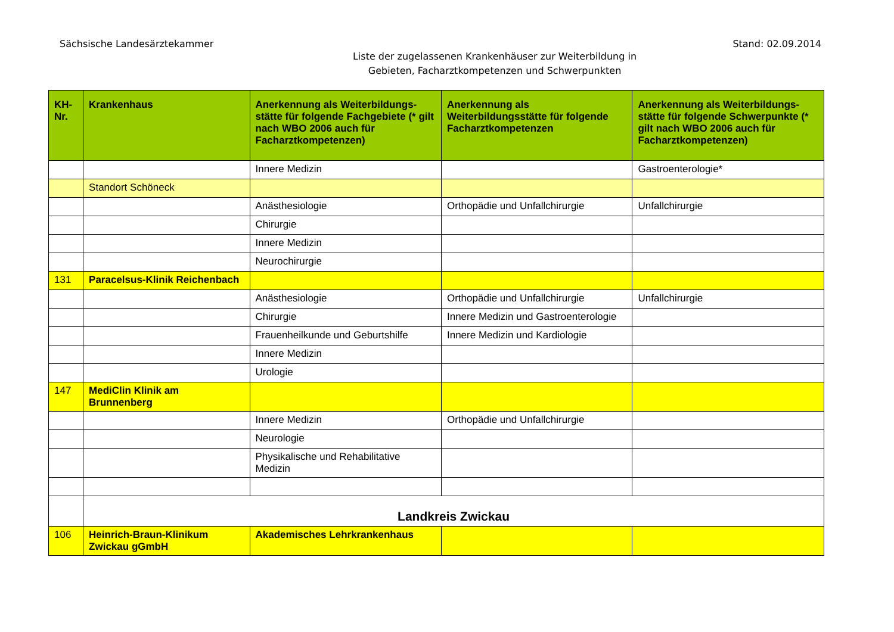Sächsische Landesärztekammer Stand: 02.09.2014
Liste der zugelassenen Krankenhäuser zur Weiterbildung in
Gebieten, Facharztkompetenzen und Schwerpunkten
| KH-Nr. | Krankenhaus | Anerkennung als Weiterbildungs-stätte für folgende Fachgebiete (* gilt nach WBO 2006 auch für Facharztkompetenzen) | Anerkennung als Weiterbildungsstätte für folgende Facharztkompetenzen | Anerkennung als Weiterbildungs-stätte für folgende Schwerpunkte (* gilt nach WBO 2006 auch für Facharztkompetenzen) |
| --- | --- | --- | --- | --- |
| | | Innere Medizin | | Gastroenterologie* |
| | Standort Schöneck | | | |
| | | Anästhesiologie | Orthopädie und Unfallchirurgie | Unfallchirurgie |
| | | Chirurgie | | |
| | | Innere Medizin | | |
| | | Neurochirurgie | | |
| 131 | Paracelsus-Klinik Reichenbach | | | |
| | | Anästhesiologie | Orthopädie und Unfallchirurgie | Unfallchirurgie |
| | | Chirurgie | Innere Medizin und Gastroenterologie | |
| | | Frauenheilkunde und Geburtshilfe | Innere Medizin und Kardiologie | |
| | | Innere Medizin | | |
| | | Urologie | | |
| 147 | MediClin Klinik am Brunnenberg | | | |
| | | Innere Medizin | Orthopädie und Unfallchirurgie | |
| | | Neurologie | | |
| | | Physikalische und Rehabilitative Medizin | | |
| | Landkreis Zwickau | | | |
| 106 | Heinrich-Braun-Klinikum Zwickau gGmbH | Akademisches Lehrkrankenhaus | | |